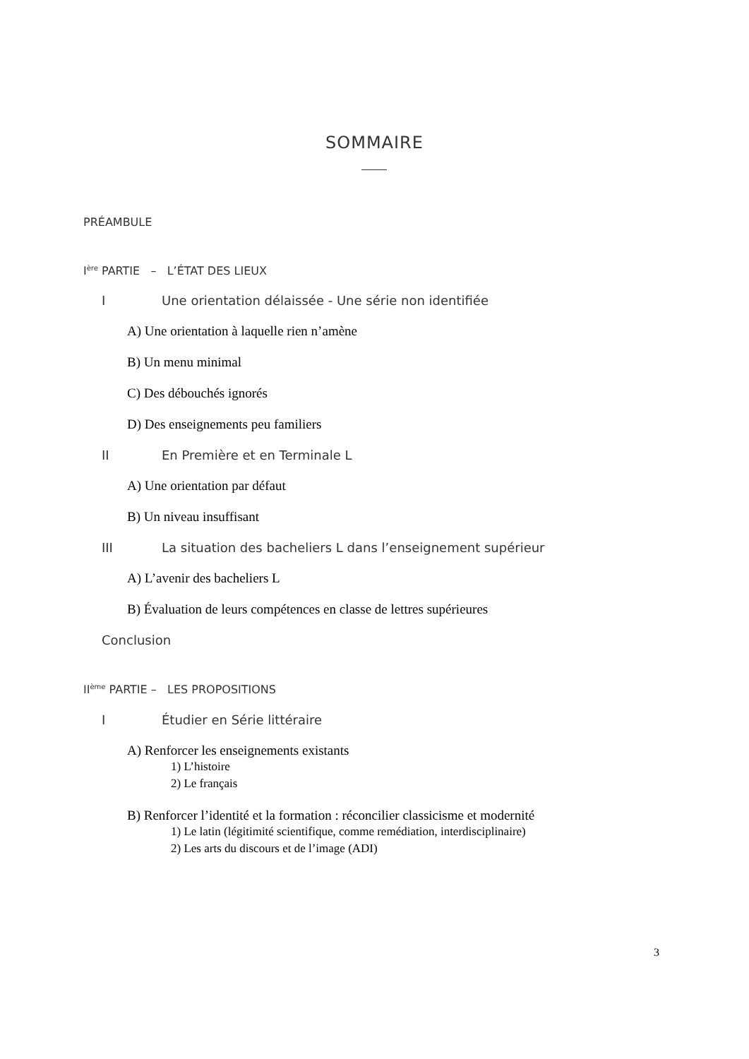SOMMAIRE
PRÉAMBULE
I<sup>ère</sup> PARTIE – L’ÉTAT DES LIEUX
I Une orientation délaissée - Une série non identifiée
A) Une orientation à laquelle rien n’amène
B) Un menu minimal
C) Des débouchés ignorés
D) Des enseignements peu familiers
II En Première et en Terminale L
A) Une orientation par défaut
B) Un niveau insuffisant
III La situation des bacheliers L dans l’enseignement supérieur
A) L’avenir des bacheliers L
B) Évaluation de leurs compétences en classe de lettres supérieures
Conclusion
II<sup>ème</sup> PARTIE – LES PROPOSITIONS
I Étudier en Série littéraire
A) Renforcer les enseignements existants
1) L’histoire
2) Le français
B) Renforcer l’identité et la formation : réconcilier classicisme et modernité
1) Le latin (légitimité scientifique, comme remédiation, interdisciplinaire)
2) Les arts du discours et de l’image (ADI)
3